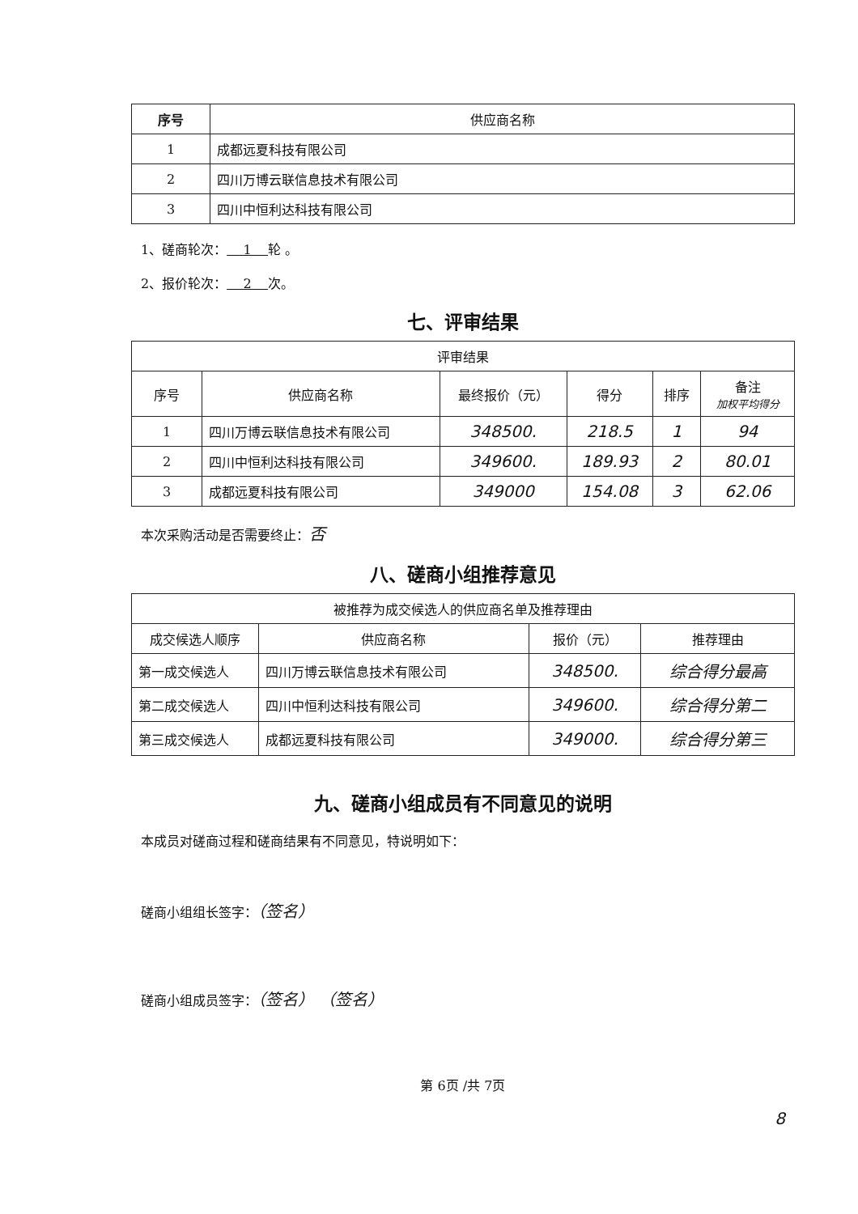| 序号 | 供应商名称 |
| --- | --- |
| 1 | 成都远夏科技有限公司 |
| 2 | 四川万博云联信息技术有限公司 |
| 3 | 四川中恒利达科技有限公司 |
1、磋商轮次： 1 轮 。
2、报价轮次： 2 次。
七、评审结果
| 评审结果 | | | | | |
| --- | --- | --- | --- | --- | --- |
| 序号 | 供应商名称 | 最终报价（元） | 得分 | 排序 | 备注 加权平均得分 |
| 1 | 四川万博云联信息技术有限公司 | 348500. | 218.5 | 1 | 94 |
| 2 | 四川中恒利达科技有限公司 | 349600. | 189.93 | 2 | 80.01 |
| 3 | 成都远夏科技有限公司 | 349000 | 154.08 | 3 | 62.06 |
本次采购活动是否需要终止：否
八、磋商小组推荐意见
| 被推荐为成交候选人的供应商名单及推荐理由 | | | |
| --- | --- | --- | --- |
| 成交候选人顺序 | 供应商名称 | 报价（元） | 推荐理由 |
| 第一成交候选人 | 四川万博云联信息技术有限公司 | 348500. | 综合得分最高 |
| 第二成交候选人 | 四川中恒利达科技有限公司 | 349600. | 综合得分第二 |
| 第三成交候选人 | 成都远夏科技有限公司 | 349000. | 综合得分第三 |
九、磋商小组成员有不同意见的说明
本成员对磋商过程和磋商结果有不同意见，特说明如下：
磋商小组组长签字：（签名）
磋商小组成员签字：（签名） （签名）
第 6页 /共 7页
8